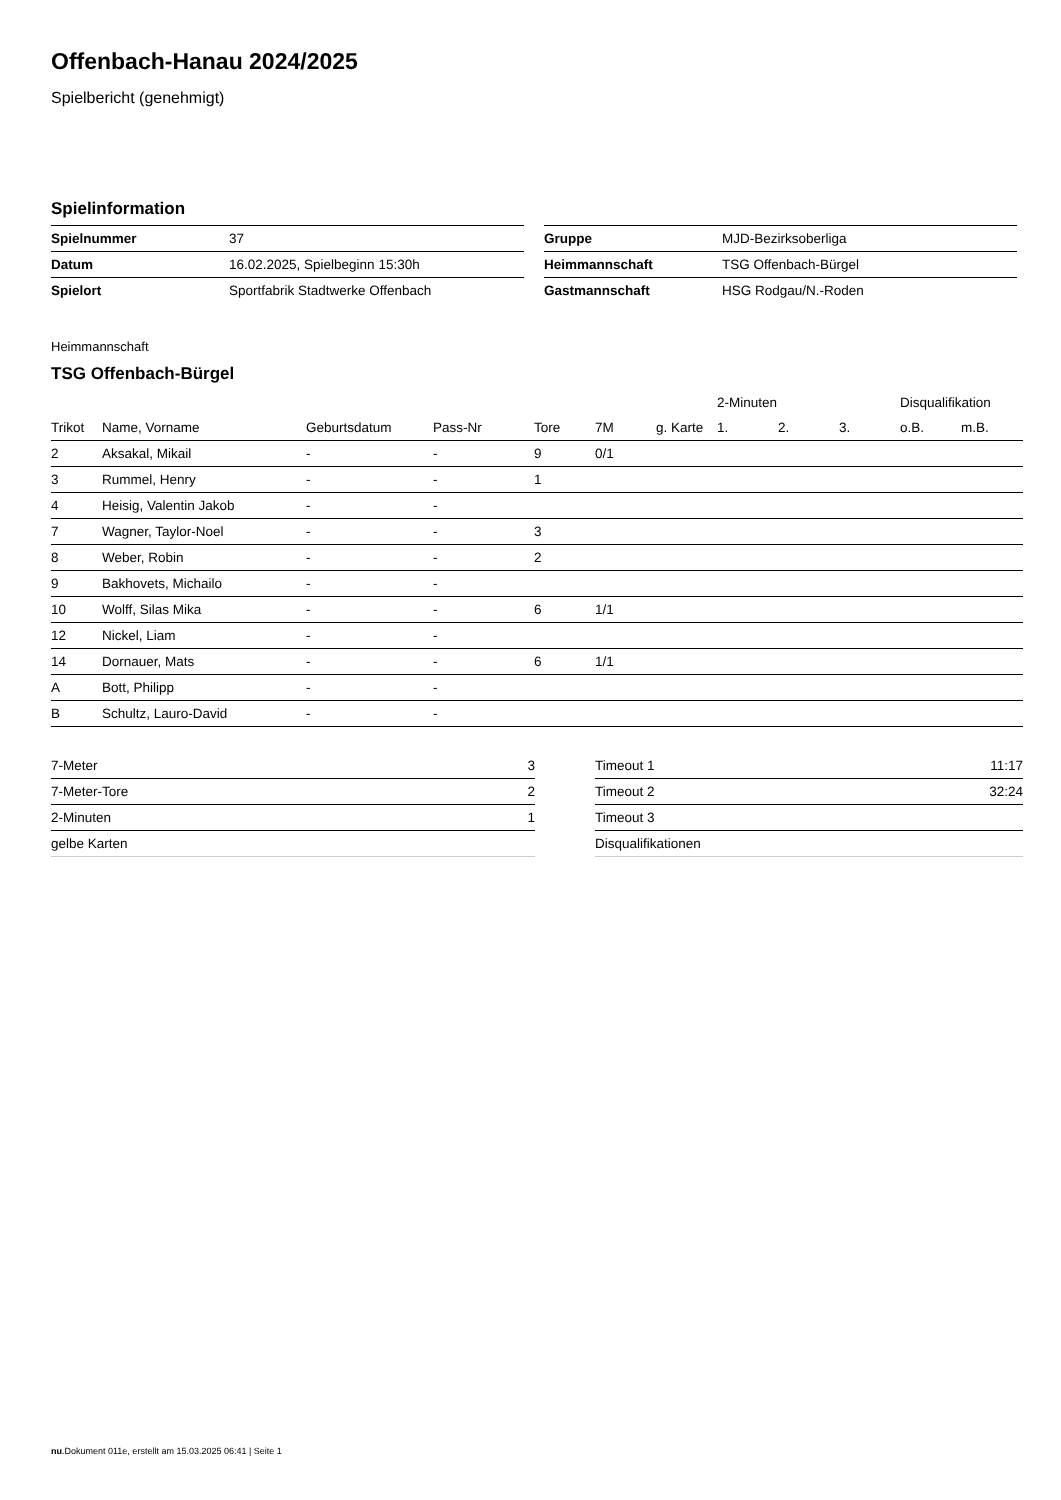Offenbach-Hanau 2024/2025
Spielbericht (genehmigt)
Spielinformation
| Spielnummer | 37 |
| Datum | 16.02.2025, Spielbeginn 15:30h |
| Spielort | Sportfabrik Stadtwerke Offenbach |
| Gruppe | MJD-Bezirksoberliga |
| Heimmannschaft | TSG Offenbach-Bürgel |
| Gastmannschaft | HSG Rodgau/N.-Roden |
Heimmannschaft
TSG Offenbach-Bürgel
| | | | | | | | | 2-Minuten | | | Disqualifikation | |
| --- | --- | --- | --- | --- | --- | --- | --- | --- | --- | --- | --- | --- |
| Trikot | Name, Vorname | Geburtsdatum | Pass-Nr | Tore | 7M | g. Karte | | 1. | 2. | 3. | o.B. | m.B. |
| 2 | Aksakal, Mikail | - | - | 9 | 0/1 | | | | | | | |
| 3 | Rummel, Henry | - | - | 1 | | | | | | | | |
| 4 | Heisig, Valentin Jakob | - | - | | | | | | | | | |
| 7 | Wagner, Taylor-Noel | - | - | 3 | | | | | | | | |
| 8 | Weber, Robin | - | - | 2 | | | | | | | | |
| 9 | Bakhovets, Michailo | - | - | | | | | | | | | |
| 10 | Wolff, Silas Mika | - | - | 6 | 1/1 | | | | | | | |
| 12 | Nickel, Liam | - | - | | | | | | | | | |
| 14 | Dornauer, Mats | - | - | 6 | 1/1 | | | | | | | |
| A | Bott, Philipp | - | - | | | | | | | | | |
| B | Schultz, Lauro-David | - | - | | | | | | | | | |
| 7-Meter | 3 |
| 7-Meter-Tore | 2 |
| 2-Minuten | 1 |
| gelbe Karten | |
| Timeout 1 | 11:17 |
| Timeout 2 | 32:24 |
| Timeout 3 | |
| Disqualifikationen | |
nu.Dokument 011e, erstellt am 15.03.2025 06:41 | Seite 1